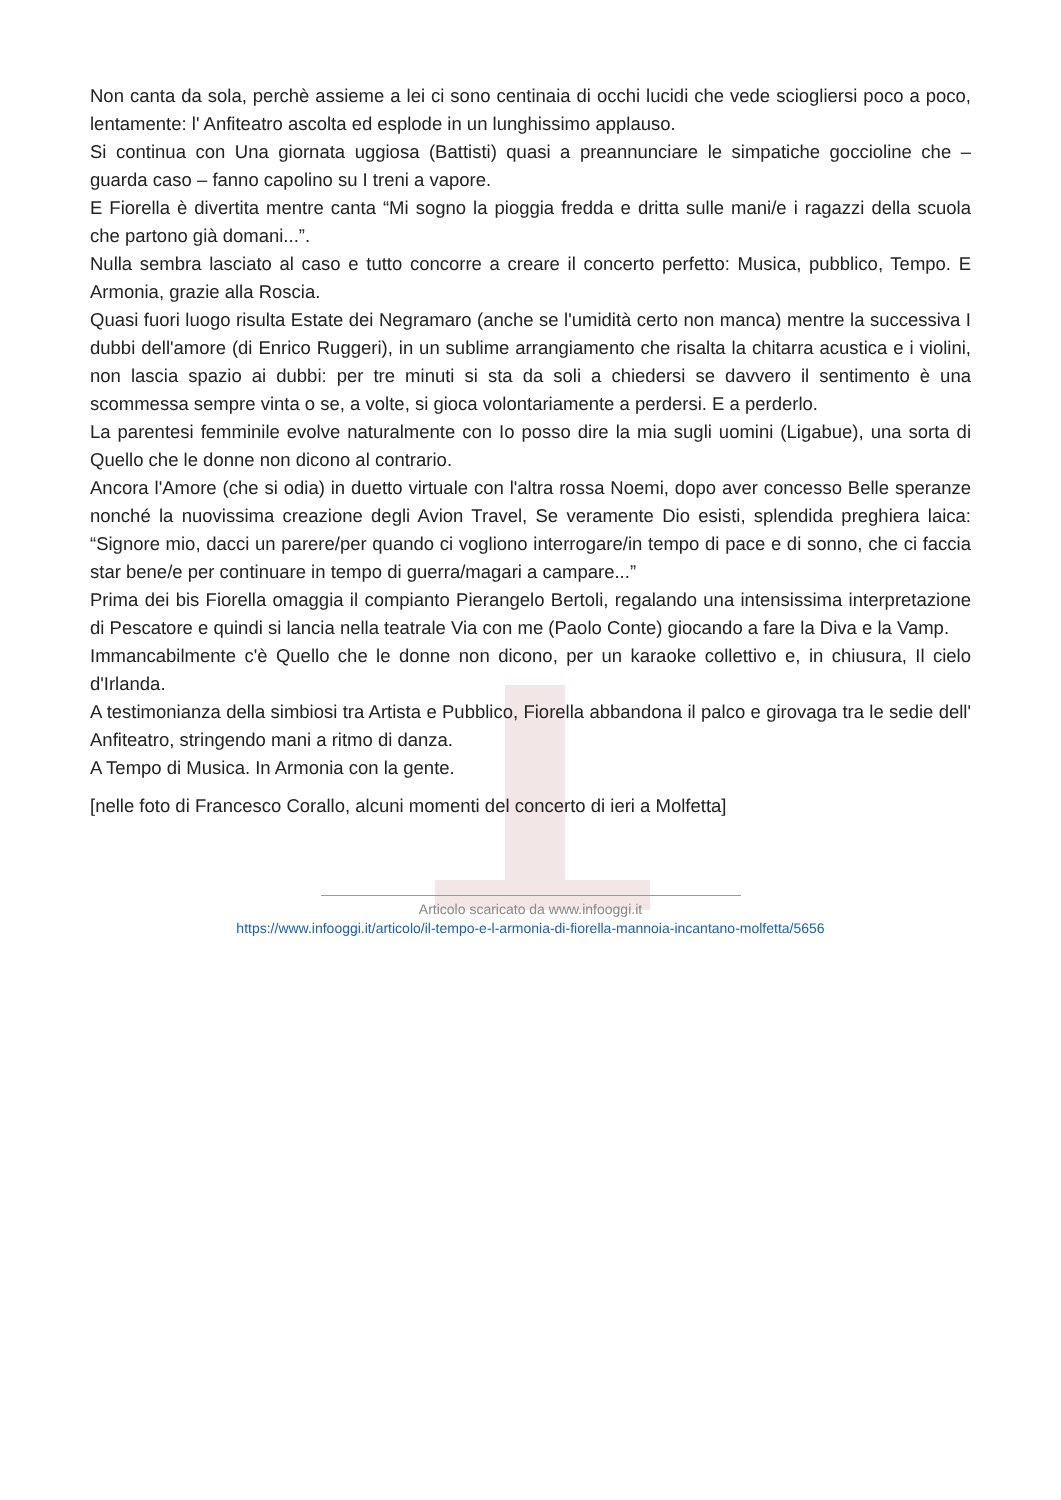Non canta da sola, perchè assieme a lei ci sono centinaia di occhi lucidi che vede sciogliersi poco a poco, lentamente: l' Anfiteatro ascolta ed esplode in un lunghissimo applauso.
Si continua con Una giornata uggiosa (Battisti) quasi a preannunciare le simpatiche goccioline che – guarda caso – fanno capolino su I treni a vapore.
E Fiorella è divertita mentre canta “Mi sogno la pioggia fredda e dritta sulle mani/e i ragazzi della scuola che partono già domani...”.
Nulla sembra lasciato al caso e tutto concorre a creare il concerto perfetto: Musica, pubblico, Tempo. E Armonia, grazie alla Roscia.
Quasi fuori luogo risulta Estate dei Negramaro (anche se l'umidità certo non manca) mentre la successiva I dubbi dell'amore (di Enrico Ruggeri), in un sublime arrangiamento che risalta la chitarra acustica e i violini, non lascia spazio ai dubbi: per tre minuti si sta da soli a chiedersi se davvero il sentimento è una scommessa sempre vinta o se, a volte, si gioca volontariamente a perdersi. E a perderlo.
La parentesi femminile evolve naturalmente con Io posso dire la mia sugli uomini (Ligabue), una sorta di Quello che le donne non dicono al contrario.
Ancora l'Amore (che si odia) in duetto virtuale con l'altra rossa Noemi, dopo aver concesso Belle speranze nonché la nuovissima creazione degli Avion Travel, Se veramente Dio esisti, splendida preghiera laica: “Signore mio, dacci un parere/per quando ci vogliono interrogare/in tempo di pace e di sonno, che ci faccia star bene/e per continuare in tempo di guerra/magari a campare...”
Prima dei bis Fiorella omaggia il compianto Pierangelo Bertoli, regalando una intensissima interpretazione di Pescatore e quindi si lancia nella teatrale Via con me (Paolo Conte) giocando a fare la Diva e la Vamp.
Immancabilmente c'è Quello che le donne non dicono, per un karaoke collettivo e, in chiusura, Il cielo d'Irlanda.
A testimonianza della simbiosi tra Artista e Pubblico, Fiorella abbandona il palco e girovaga tra le sedie dell' Anfiteatro, stringendo mani a ritmo di danza.
A Tempo di Musica. In Armonia con la gente.
[nelle foto di Francesco Corallo, alcuni momenti del concerto di ieri a Molfetta]
Articolo scaricato da www.infooggi.it
https://www.infooggi.it/articolo/il-tempo-e-l-armonia-di-fiorella-mannoia-incantano-molfetta/5656